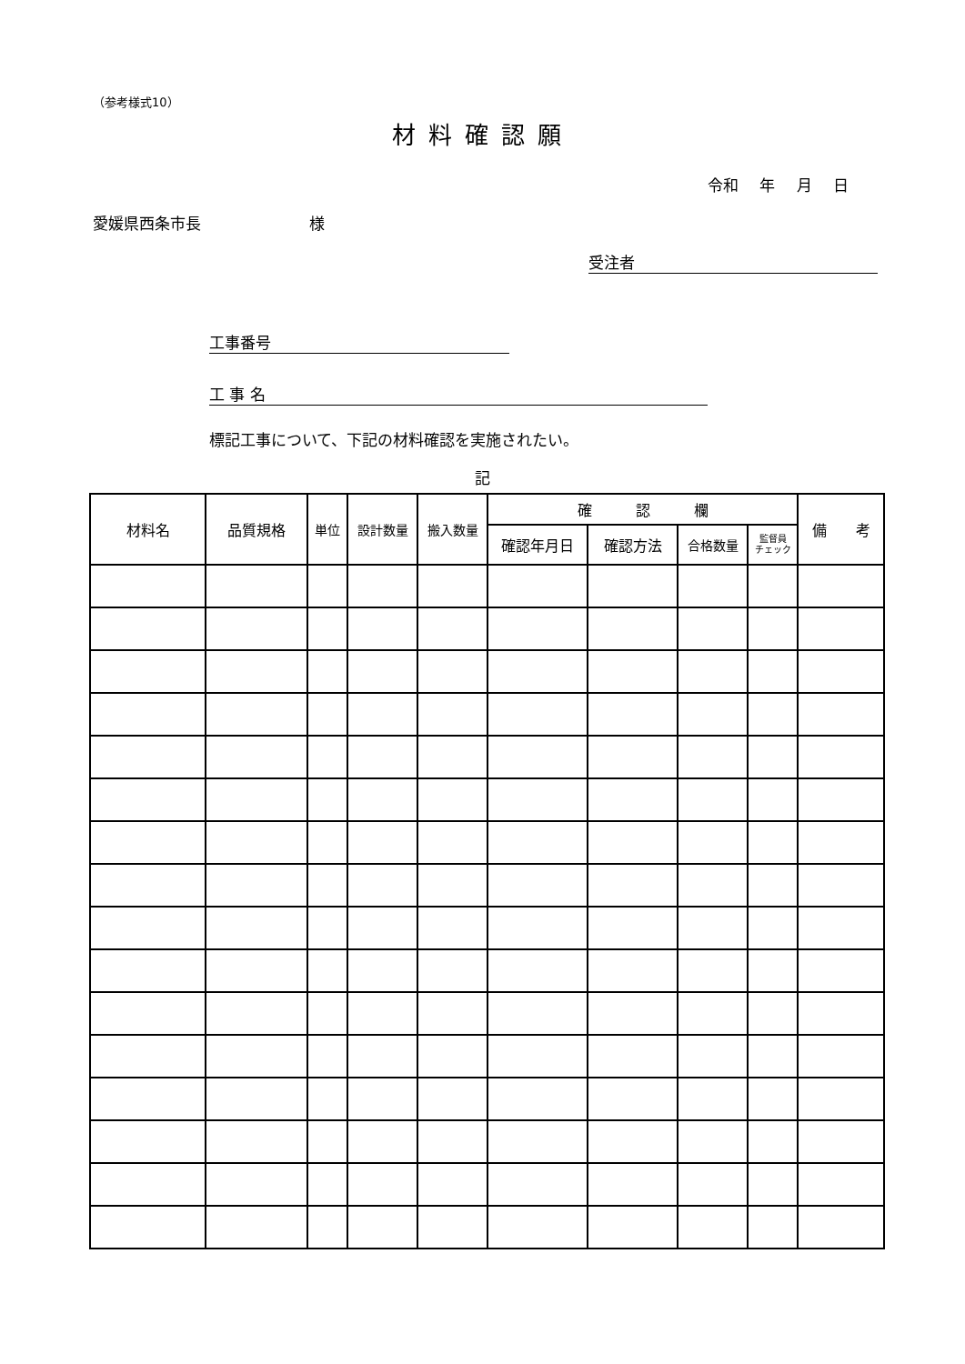（参考様式10）
材料確認願
令和 年 月 日
愛媛県西条市長　　　　　　　様
受注者
工事番号
工 事 名
標記工事について、下記の材料確認を実施されたい。
記
| 材料名 | 品質規格 | 単位 | 設計数量 | 搬入数量 | 確 認 欄 | | | | 備 考 |
| --- | --- | --- | --- | --- | --- | --- | --- | --- | --- |
| | | | | | 確認年月日 | 確認方法 | 合格数量 | 監督員 チェック | |